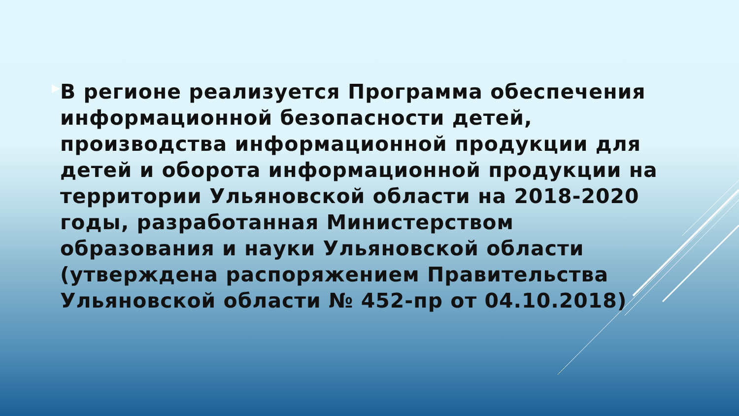▶
В регионе реализуется Программа обеспечения информационной безопасности детей, производства информационной продукции для детей и оборота информационной продукции на территории Ульяновской области на 2018-2020 годы, разработанная Министерством образования и науки Ульяновской области (утверждена распоряжением Правительства Ульяновской области № 452-пр от 04.10.2018)